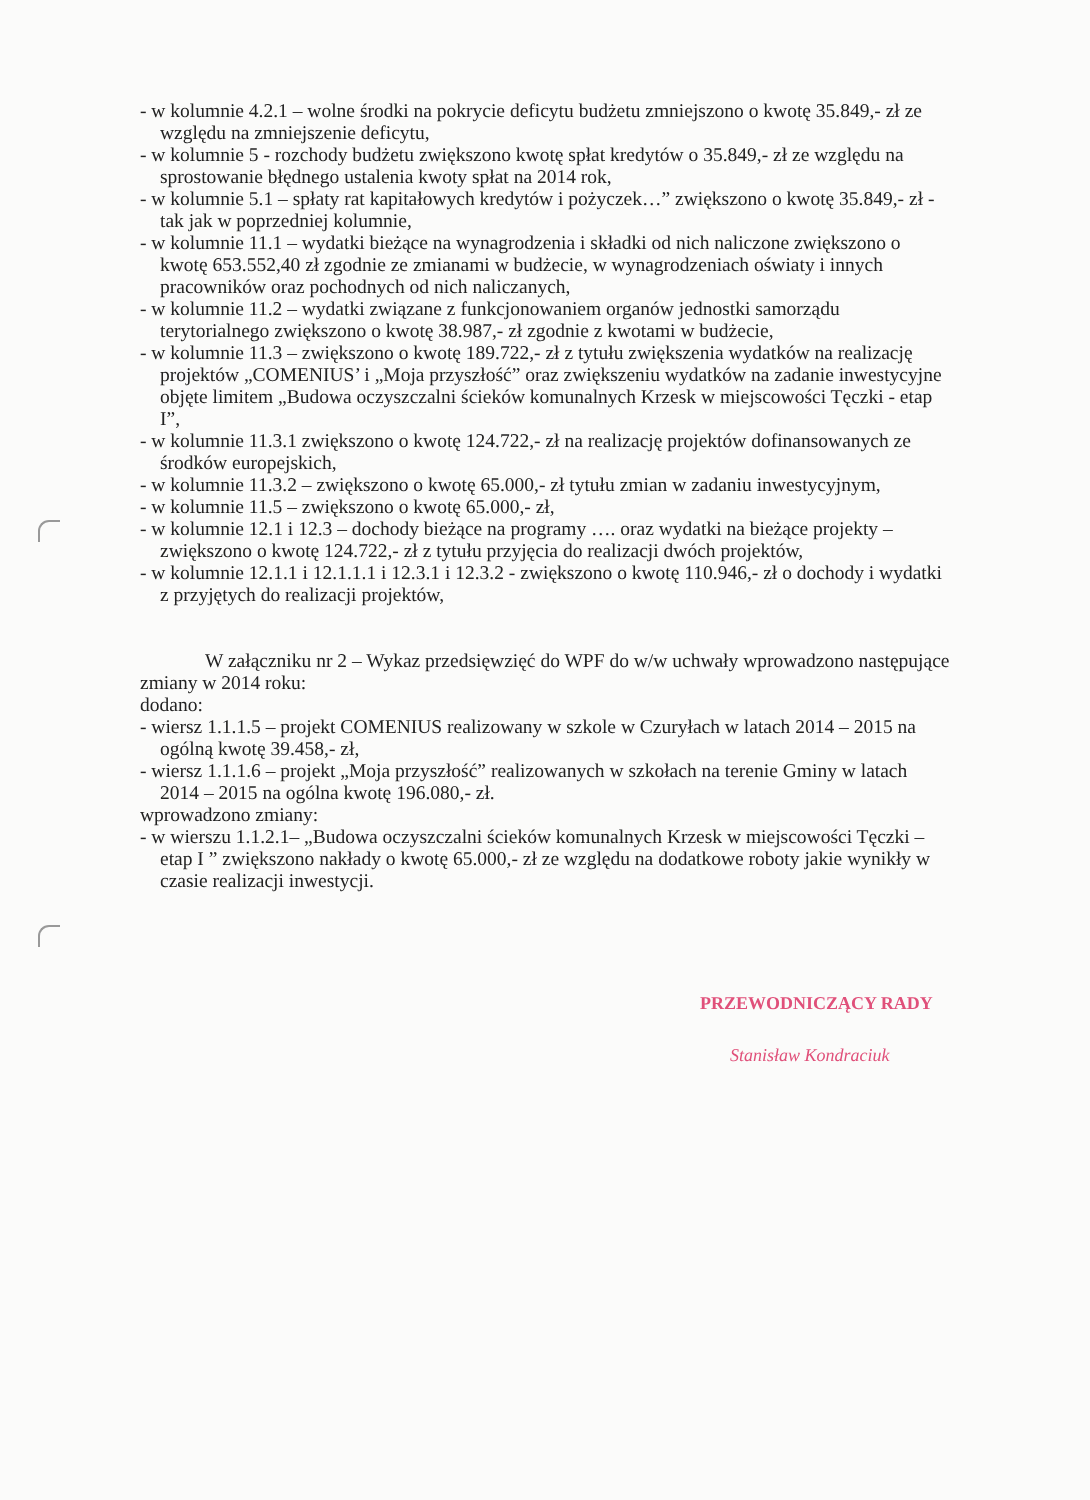- w kolumnie 4.2.1 – wolne środki na pokrycie deficytu budżetu zmniejszono o kwotę 35.849,- zł ze względu na zmniejszenie deficytu,
- w kolumnie 5 - rozchody budżetu zwiększono kwotę spłat kredytów o 35.849,- zł ze względu na sprostowanie błędnego ustalenia kwoty spłat na 2014 rok,
- w kolumnie 5.1 – spłaty rat kapitałowych kredytów i pożyczek…” zwiększono o kwotę 35.849,- zł - tak jak w poprzedniej kolumnie,
- w kolumnie 11.1 – wydatki bieżące na wynagrodzenia i składki od nich naliczone zwiększono o kwotę 653.552,40 zł zgodnie ze zmianami w budżecie, w wynagrodzeniach oświaty i innych pracowników oraz pochodnych od nich naliczanych,
- w kolumnie 11.2 – wydatki związane z funkcjonowaniem organów jednostki samorządu terytorialnego zwiększono o kwotę 38.987,- zł zgodnie z kwotami w budżecie,
- w kolumnie 11.3 – zwiększono o kwotę 189.722,- zł z tytułu zwiększenia wydatków na realizację projektów „COMENIUS’ i „Moja przyszłość” oraz zwiększeniu wydatków na zadanie inwestycyjne objęte limitem „Budowa oczyszczalni ścieków komunalnych Krzesk w miejscowości Tęczki - etap I”,
- w kolumnie 11.3.1 zwiększono o kwotę 124.722,- zł na realizację projektów dofinansowanych ze środków europejskich,
- w kolumnie 11.3.2 – zwiększono o kwotę 65.000,- zł tytułu zmian w zadaniu inwestycyjnym,
- w kolumnie 11.5 – zwiększono o kwotę 65.000,- zł,
- w kolumnie 12.1 i 12.3 – dochody bieżące na programy …. oraz wydatki na bieżące projekty – zwiększono o kwotę 124.722,- zł z tytułu przyjęcia do realizacji dwóch projektów,
- w kolumnie 12.1.1 i 12.1.1.1 i 12.3.1 i 12.3.2 - zwiększono o kwotę 110.946,- zł o dochody i wydatki z przyjętych do realizacji projektów,
W załączniku nr 2 – Wykaz przedsięwzięć do WPF do w/w uchwały wprowadzono następujące zmiany w 2014 roku:
dodano:
- wiersz 1.1.1.5 – projekt COMENIUS realizowany w szkole w Czuryłach w latach 2014 – 2015 na ogólną kwotę 39.458,- zł,
- wiersz 1.1.1.6 – projekt „Moja przyszłość” realizowanych w szkołach na terenie Gminy w latach 2014 – 2015 na ogólna kwotę 196.080,- zł.
wprowadzono zmiany:
- w wierszu 1.1.2.1– „Budowa oczyszczalni ścieków komunalnych Krzesk w miejscowości Tęczki – etap I ” zwiększono nakłady o kwotę 65.000,- zł ze względu na dodatkowe roboty jakie wynikły w czasie realizacji inwestycji.
PRZEWODNICZĄCY RADY
Stanisław Kondraciuk